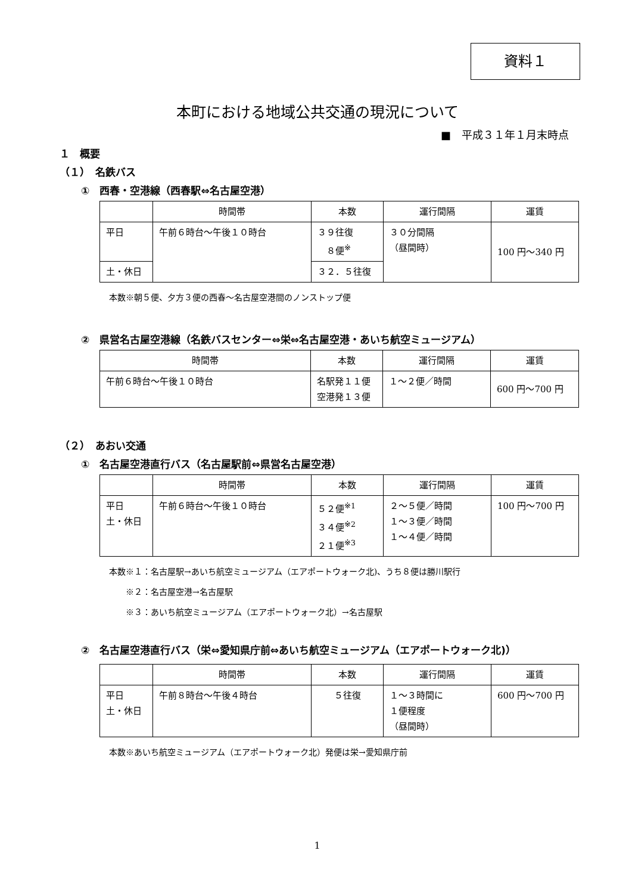資料１
本町における地域公共交通の現況について
■　平成３１年１月末時点
１　概要
（１）　名鉄バス
①　西春・空港線（西春駅⇔名古屋空港）
| | 時間帯 | 本数 | 運行間隔 | 運賃 |
| --- | --- | --- | --- | --- |
| 平日 | 午前６時台～午後１０時台 | ３９往復 ８便<sup>※</sup> | ３０分間隔 （昼間時） | 100 円～340 円 |
| 土・休日 | | ３２．５往復 | | |
本数※朝５便、夕方３便の西春～名古屋空港間のノンストップ便
②　県営名古屋空港線（名鉄バスセンター⇔栄⇔名古屋空港・あいち航空ミュージアム）
| 時間帯 | 本数 | 運行間隔 | 運賃 |
| --- | --- | --- | --- |
| 午前６時台～午後１０時台 | 名駅発１１便 空港発１３便 | １～２便／時間 | 600 円～700 円 |
（２）　あおい交通
①　名古屋空港直行バス（名古屋駅前⇔県営名古屋空港）
| | 時間帯 | 本数 | 運行間隔 | 運賃 |
| --- | --- | --- | --- | --- |
| 平日 土・休日 | 午前６時台～午後１０時台 | ５２便<sup>※1</sup> ３４便<sup>※2</sup> ２１便<sup>※3</sup> | ２～５便／時間 １～３便／時間 １～４便／時間 | 100 円～700 円 |
本数※１：名古屋駅→あいち航空ミュージアム（エアポートウォーク北)、うち８便は勝川駅行
　　※２：名古屋空港→名古屋駅
　　※３：あいち航空ミュージアム（エアポートウォーク北）→名古屋駅
②　名古屋空港直行バス（栄⇔愛知県庁前⇔あいち航空ミュージアム（エアポートウォーク北)）
| | 時間帯 | 本数 | 運行間隔 | 運賃 |
| --- | --- | --- | --- | --- |
| 平日 土・休日 | 午前８時台～午後４時台 | ５往復 | １～３時間に １便程度 （昼間時） | 600 円～700 円 |
本数※あいち航空ミュージアム（エアポートウォーク北）発便は栄→愛知県庁前
1